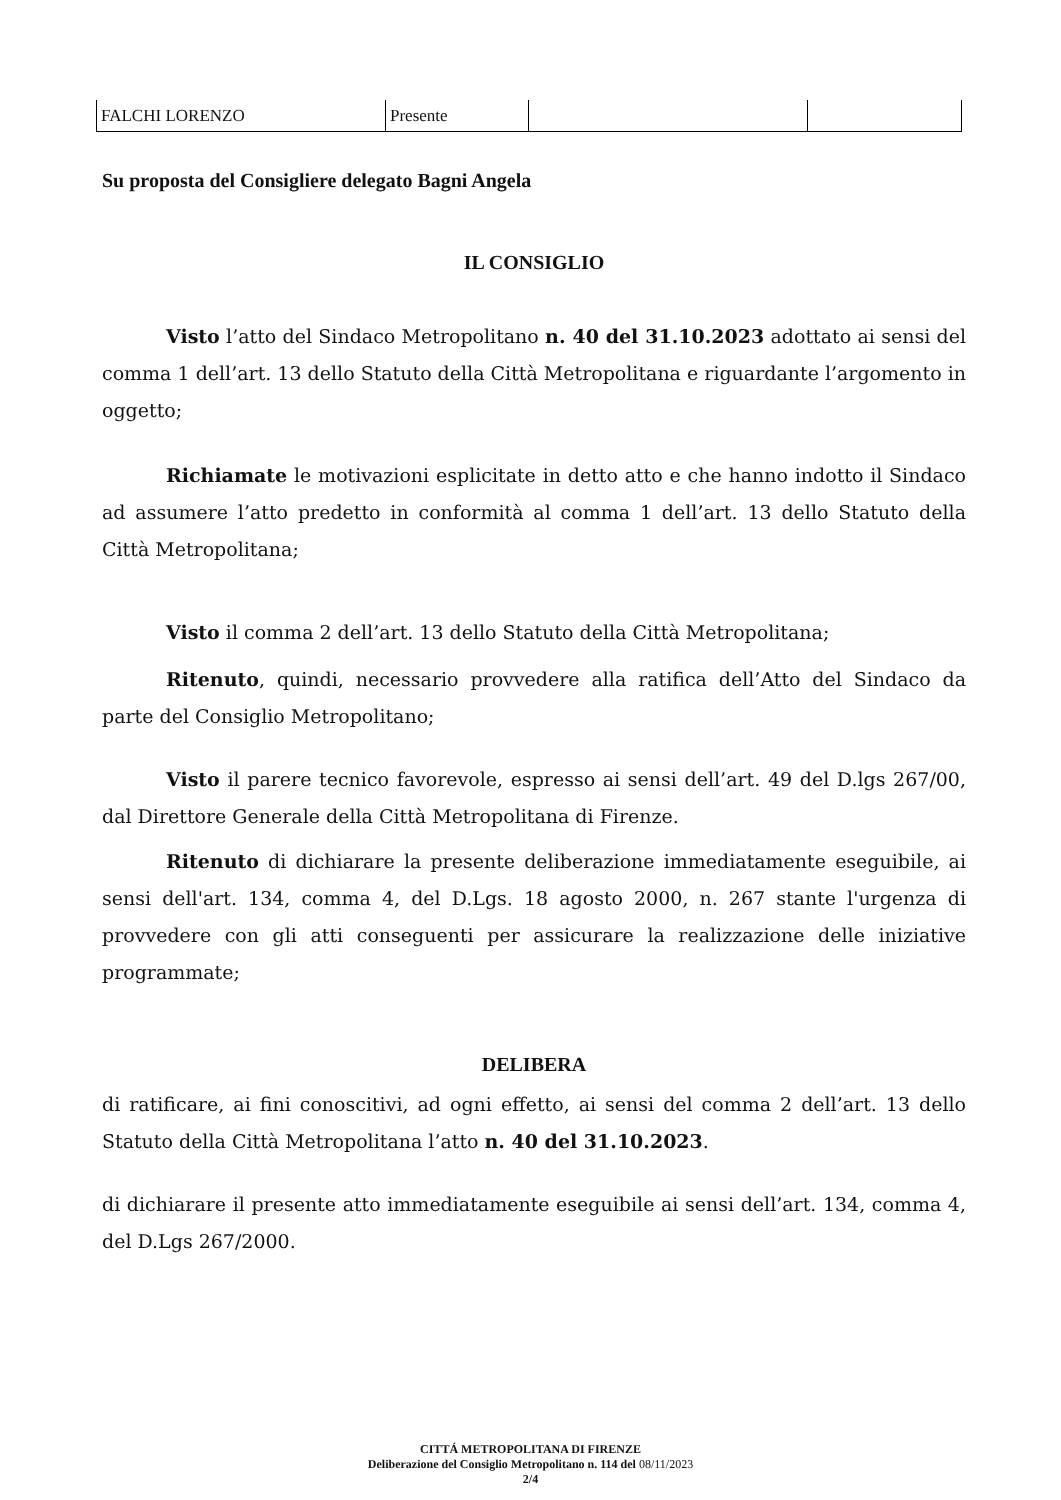| FALCHI LORENZO | Presente | | |
Su proposta del Consigliere delegato Bagni Angela
IL CONSIGLIO
Visto l’atto del Sindaco Metropolitano n. 40 del 31.10.2023 adottato ai sensi del comma 1 dell’art. 13 dello Statuto della Città Metropolitana e riguardante l’argomento in oggetto;
Richiamate le motivazioni esplicitate in detto atto e che hanno indotto il Sindaco ad assumere l’atto predetto in conformità al comma 1 dell’art. 13 dello Statuto della Città Metropolitana;
Visto il comma 2 dell’art. 13 dello Statuto della Città Metropolitana;
Ritenuto, quindi, necessario provvedere alla ratifica dell’Atto del Sindaco da parte del Consiglio Metropolitano;
Visto il parere tecnico favorevole, espresso ai sensi dell’art. 49 del D.lgs 267/00, dal Direttore Generale della Città Metropolitana di Firenze.
Ritenuto di dichiarare la presente deliberazione immediatamente eseguibile, ai sensi dell'art. 134, comma 4, del D.Lgs. 18 agosto 2000, n. 267 stante l'urgenza di provvedere con gli atti conseguenti per assicurare la realizzazione delle iniziative programmate;
DELIBERA
di ratificare, ai fini conoscitivi, ad ogni effetto, ai sensi del comma 2 dell’art. 13 dello Statuto della Città Metropolitana l’atto n. 40 del 31.10.2023.
di dichiarare il presente atto immediatamente eseguibile ai sensi dell’art. 134, comma 4, del D.Lgs 267/2000.
CITTÁ METROPOLITANA DI FIRENZE
Deliberazione del Consiglio Metropolitano n. 114 del 08/11/2023
2/4